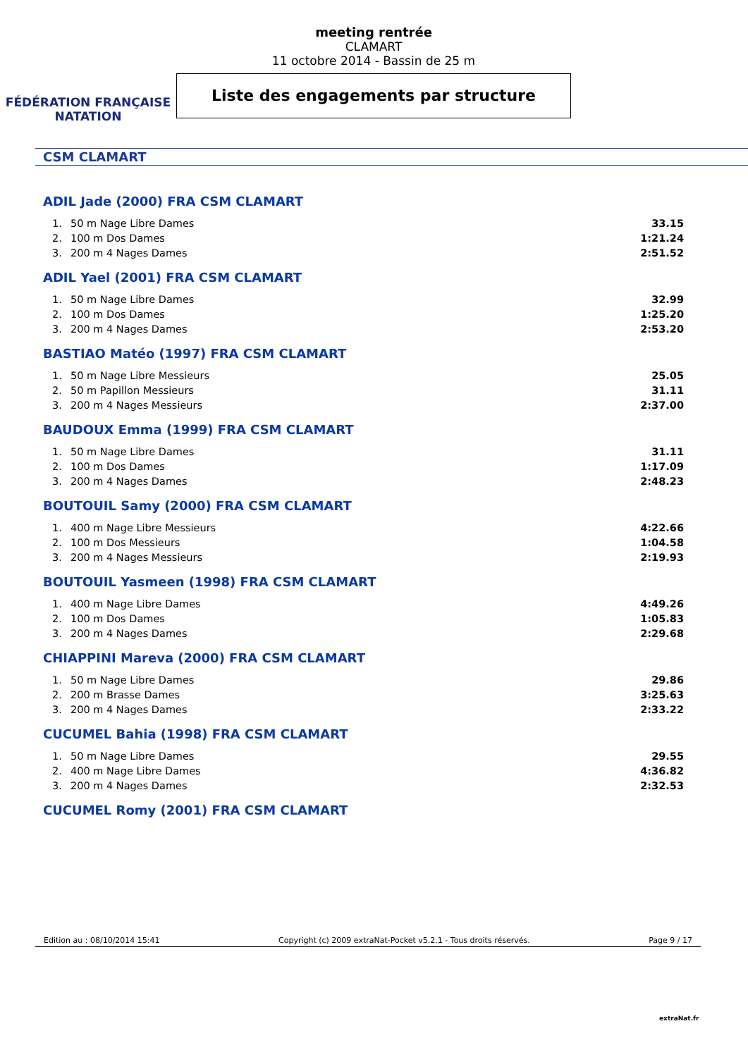FÉDÉRATION FRANÇAISE
NATATION
meeting rentrée
CLAMART
11 octobre 2014 - Bassin de 25 m
Liste des engagements par structure
CSM CLAMART
ADIL Jade (2000) FRA CSM CLAMART
| 1. | 50 m Nage Libre Dames | 33.15 |
| 2. | 100 m Dos Dames | 1:21.24 |
| 3. | 200 m 4 Nages Dames | 2:51.52 |
ADIL Yael (2001) FRA CSM CLAMART
| 1. | 50 m Nage Libre Dames | 32.99 |
| 2. | 100 m Dos Dames | 1:25.20 |
| 3. | 200 m 4 Nages Dames | 2:53.20 |
BASTIAO Matéo (1997) FRA CSM CLAMART
| 1. | 50 m Nage Libre Messieurs | 25.05 |
| 2. | 50 m Papillon Messieurs | 31.11 |
| 3. | 200 m 4 Nages Messieurs | 2:37.00 |
BAUDOUX Emma (1999) FRA CSM CLAMART
| 1. | 50 m Nage Libre Dames | 31.11 |
| 2. | 100 m Dos Dames | 1:17.09 |
| 3. | 200 m 4 Nages Dames | 2:48.23 |
BOUTOUIL Samy (2000) FRA CSM CLAMART
| 1. | 400 m Nage Libre Messieurs | 4:22.66 |
| 2. | 100 m Dos Messieurs | 1:04.58 |
| 3. | 200 m 4 Nages Messieurs | 2:19.93 |
BOUTOUIL Yasmeen (1998) FRA CSM CLAMART
| 1. | 400 m Nage Libre Dames | 4:49.26 |
| 2. | 100 m Dos Dames | 1:05.83 |
| 3. | 200 m 4 Nages Dames | 2:29.68 |
CHIAPPINI Mareva (2000) FRA CSM CLAMART
| 1. | 50 m Nage Libre Dames | 29.86 |
| 2. | 200 m Brasse Dames | 3:25.63 |
| 3. | 200 m 4 Nages Dames | 2:33.22 |
CUCUMEL Bahia (1998) FRA CSM CLAMART
| 1. | 50 m Nage Libre Dames | 29.55 |
| 2. | 400 m Nage Libre Dames | 4:36.82 |
| 3. | 200 m 4 Nages Dames | 2:32.53 |
CUCUMEL Romy (2001) FRA CSM CLAMART
Edition au : 08/10/2014 15:41 Copyright (c) 2009 extraNat-Pocket v5.2.1 - Tous droits réservés. Page 9 / 17
extraNat.fr